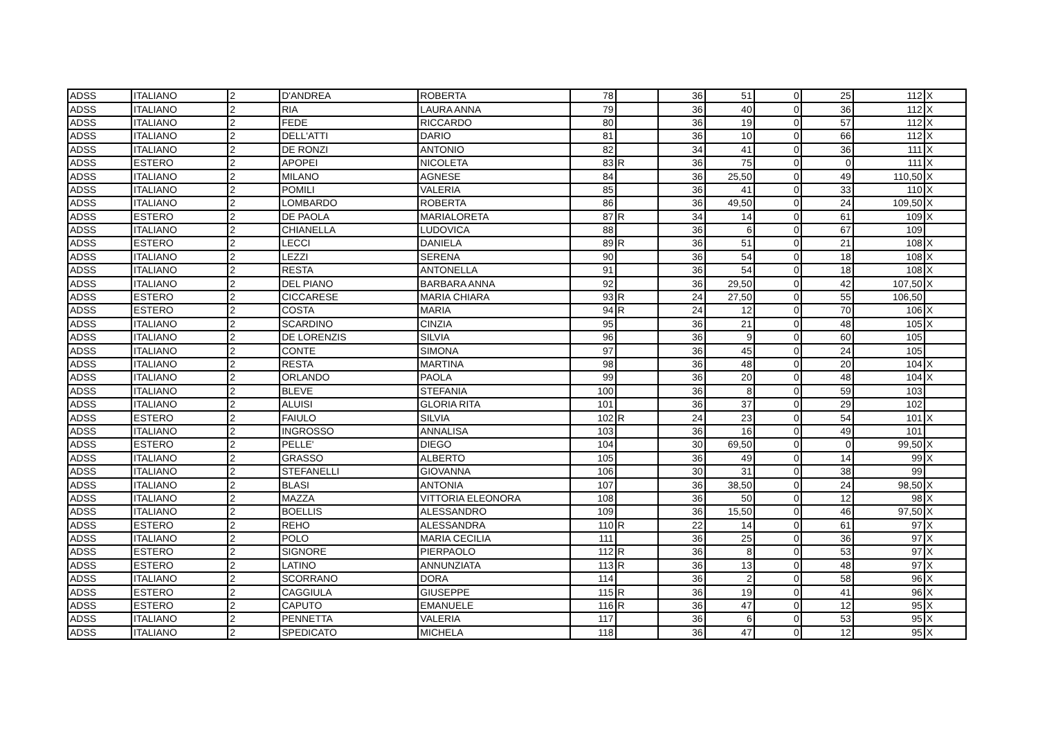| ADSS | ITALIANO | 2 | D'ANDREA | ROBERTA | 78 | | 36 | 51 | 0 | 25 | 112 | X |
| ADSS | ITALIANO | 2 | RIA | LAURA ANNA | 79 | | 36 | 40 | 0 | 36 | 112 | X |
| ADSS | ITALIANO | 2 | FEDE | RICCARDO | 80 | | 36 | 19 | 0 | 57 | 112 | X |
| ADSS | ITALIANO | 2 | DELL'ATTI | DARIO | 81 | | 36 | 10 | 0 | 66 | 112 | X |
| ADSS | ITALIANO | 2 | DE RONZI | ANTONIO | 82 | | 34 | 41 | 0 | 36 | 111 | X |
| ADSS | ESTERO | 2 | APOPEI | NICOLETA | 83 | R | 36 | 75 | 0 | 0 | 111 | X |
| ADSS | ITALIANO | 2 | MILANO | AGNESE | 84 | | 36 | 25,50 | 0 | 49 | 110,50 | X |
| ADSS | ITALIANO | 2 | POMILI | VALERIA | 85 | | 36 | 41 | 0 | 33 | 110 | X |
| ADSS | ITALIANO | 2 | LOMBARDO | ROBERTA | 86 | | 36 | 49,50 | 0 | 24 | 109,50 | X |
| ADSS | ESTERO | 2 | DE PAOLA | MARIALORETA | 87 | R | 34 | 14 | 0 | 61 | 109 | X |
| ADSS | ITALIANO | 2 | CHIANELLA | LUDOVICA | 88 | | 36 | 6 | 0 | 67 | 109 | |
| ADSS | ESTERO | 2 | LECCI | DANIELA | 89 | R | 36 | 51 | 0 | 21 | 108 | X |
| ADSS | ITALIANO | 2 | LEZZI | SERENA | 90 | | 36 | 54 | 0 | 18 | 108 | X |
| ADSS | ITALIANO | 2 | RESTA | ANTONELLA | 91 | | 36 | 54 | 0 | 18 | 108 | X |
| ADSS | ITALIANO | 2 | DEL PIANO | BARBARA ANNA | 92 | | 36 | 29,50 | 0 | 42 | 107,50 | X |
| ADSS | ESTERO | 2 | CICCARESE | MARIA CHIARA | 93 | R | 24 | 27,50 | 0 | 55 | 106,50 | |
| ADSS | ESTERO | 2 | COSTA | MARIA | 94 | R | 24 | 12 | 0 | 70 | 106 | X |
| ADSS | ITALIANO | 2 | SCARDINO | CINZIA | 95 | | 36 | 21 | 0 | 48 | 105 | X |
| ADSS | ITALIANO | 2 | DE LORENZIS | SILVIA | 96 | | 36 | 9 | 0 | 60 | 105 | |
| ADSS | ITALIANO | 2 | CONTE | SIMONA | 97 | | 36 | 45 | 0 | 24 | 105 | |
| ADSS | ITALIANO | 2 | RESTA | MARTINA | 98 | | 36 | 48 | 0 | 20 | 104 | X |
| ADSS | ITALIANO | 2 | ORLANDO | PAOLA | 99 | | 36 | 20 | 0 | 48 | 104 | X |
| ADSS | ITALIANO | 2 | BLEVE | STEFANIA | 100 | | 36 | 8 | 0 | 59 | 103 | |
| ADSS | ITALIANO | 2 | ALUISI | GLORIA RITA | 101 | | 36 | 37 | 0 | 29 | 102 | |
| ADSS | ESTERO | 2 | FAIULO | SILVIA | 102 | R | 24 | 23 | 0 | 54 | 101 | X |
| ADSS | ITALIANO | 2 | INGROSSO | ANNALISA | 103 | | 36 | 16 | 0 | 49 | 101 | |
| ADSS | ESTERO | 2 | PELLE' | DIEGO | 104 | | 30 | 69,50 | 0 | 0 | 99,50 | X |
| ADSS | ITALIANO | 2 | GRASSO | ALBERTO | 105 | | 36 | 49 | 0 | 14 | 99 | X |
| ADSS | ITALIANO | 2 | STEFANELLI | GIOVANNA | 106 | | 30 | 31 | 0 | 38 | 99 | |
| ADSS | ITALIANO | 2 | BLASI | ANTONIA | 107 | | 36 | 38,50 | 0 | 24 | 98,50 | X |
| ADSS | ITALIANO | 2 | MAZZA | VITTORIA ELEONORA | 108 | | 36 | 50 | 0 | 12 | 98 | X |
| ADSS | ITALIANO | 2 | BOELLIS | ALESSANDRO | 109 | | 36 | 15,50 | 0 | 46 | 97,50 | X |
| ADSS | ESTERO | 2 | REHO | ALESSANDRA | 110 | R | 22 | 14 | 0 | 61 | 97 | X |
| ADSS | ITALIANO | 2 | POLO | MARIA CECILIA | 111 | | 36 | 25 | 0 | 36 | 97 | X |
| ADSS | ESTERO | 2 | SIGNORE | PIERPAOLO | 112 | R | 36 | 8 | 0 | 53 | 97 | X |
| ADSS | ESTERO | 2 | LATINO | ANNUNZIATA | 113 | R | 36 | 13 | 0 | 48 | 97 | X |
| ADSS | ITALIANO | 2 | SCORRANO | DORA | 114 | | 36 | 2 | 0 | 58 | 96 | X |
| ADSS | ESTERO | 2 | CAGGIULA | GIUSEPPE | 115 | R | 36 | 19 | 0 | 41 | 96 | X |
| ADSS | ESTERO | 2 | CAPUTO | EMANUELE | 116 | R | 36 | 47 | 0 | 12 | 95 | X |
| ADSS | ITALIANO | 2 | PENNETTA | VALERIA | 117 | | 36 | 6 | 0 | 53 | 95 | X |
| ADSS | ITALIANO | 2 | SPEDICATO | MICHELA | 118 | | 36 | 47 | 0 | 12 | 95 | X |